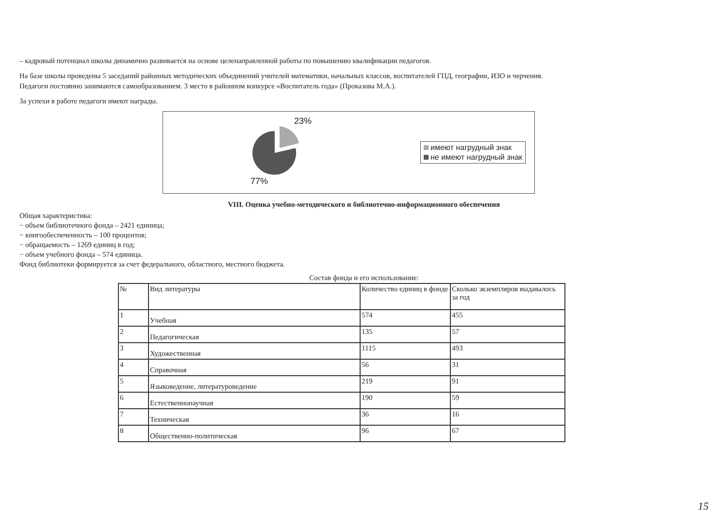– кадровый потенциал школы динамично развивается на основе целенаправленной работы по повышению квалификации педагогов.
На базе школы проведены 5 заседаний районных методических объединений учителей математики, начальных классов, воспитателей ГПД, географии, ИЗО и черчения.
Педагоги постоянно занимаются самообразованием. 3 место в районном конкурсе «Воспитатель года» (Проказова М.А.).
За успехи в работе педагоги имеют награды.
23%
77%
имеют нагрудный знак
не имеют нагрудный знак
VIII. Оценка учебно-методического и библиотечно-информационного обеспечения
Общая характеристика:
− объем библиотечного фонда – 2421 единица;
− книгообеспеченность – 100 процентов;
− обращаемость – 1269 единиц в год;
− объем учебного фонда – 574 единица.
Фонд библиотеки формируется за счет федерального, областного, местного бюджета.
Состав фонда и его использование:
| № | Вид литературы | Количество единиц в фонде | Сколько экземпляров выдавалось за год |
| 1 | Учебная | 574 | 455 |
| 2 | Педагогическая | 135 | 57 |
| 3 | Художественная | 1115 | 493 |
| 4 | Справочная | 56 | 31 |
| 5 | Языковедение, литературоведение | 219 | 91 |
| 6 | Естественнонаучная | 190 | 59 |
| 7 | Техническая | 36 | 16 |
| 8 | Общественно-политическая | 96 | 67 |
15